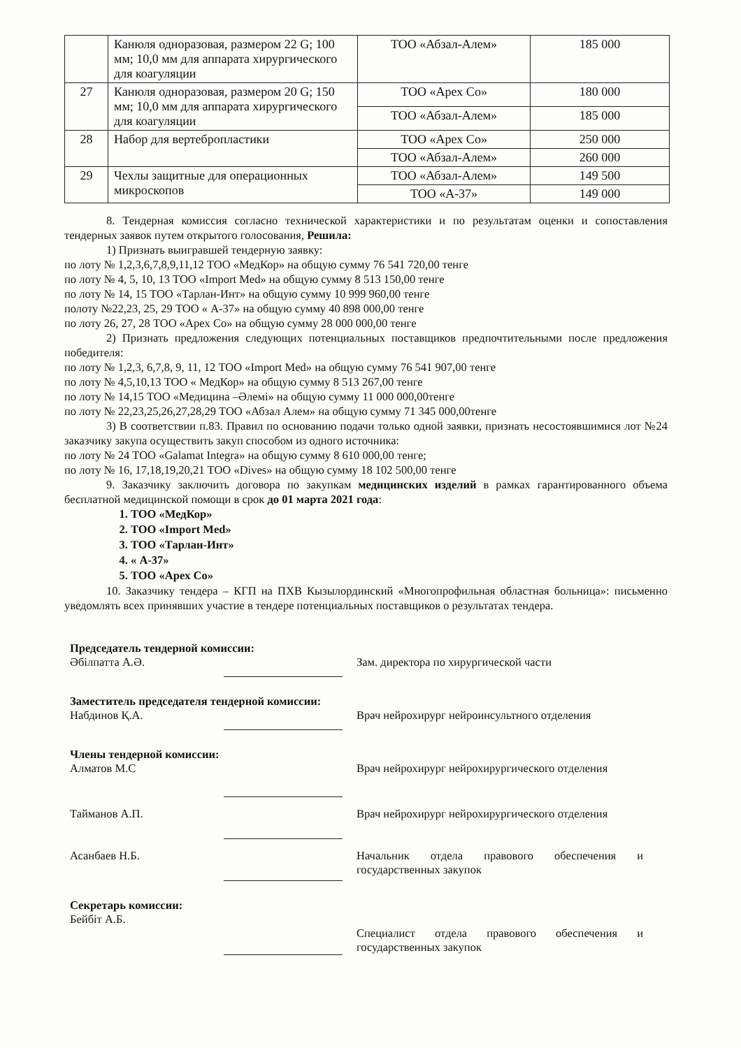| | Канюля одноразовая, размером 22 G; 100 мм; 10,0 мм для аппарата хирургического для коагуляции | ТОО «Абзал-Алем» | 185 000 |
| 27 | Канюля одноразовая, размером 20 G; 150 мм; 10,0 мм для аппарата хирургического для коагуляции | ТОО «Apex Co» | 180 000 |
| | | ТОО «Абзал-Алем» | 185 000 |
| 28 | Набор для вертебропластики | ТОО «Apex Co» | 250 000 |
| | | ТОО «Абзал-Алем» | 260 000 |
| 29 | Чехлы защитные для операционных микроскопов | ТОО «Абзал-Алем» | 149 500 |
| | | ТОО «А-37» | 149 000 |
8. Тендерная комиссия согласно технической характеристики и по результатам оценки и сопоставления тендерных заявок путем открытого голосования, Решила:
1) Признать выигравшей тендерную заявку:
по лоту № 1,2,3,6,7,8,9,11,12 ТОО «МедКор» на общую сумму 76 541 720,00 тенге
по лоту № 4, 5, 10, 13 ТОО «Import Med» на общую сумму 8 513 150,00 тенге
по лоту № 14, 15 ТОО «Тарлан-Инт» на общую сумму 10 999 960,00 тенге
полоту №22,23, 25, 29 ТОО « А-37» на общую сумму 40 898 000,00 тенге
по лоту 26, 27, 28 ТОО «Apex Co» на общую сумму 28 000 000,00 тенге
2) Признать предложения следующих потенциальных поставщиков предпочтительными после предложения победителя:
по лоту № 1,2,3, 6,7,8, 9, 11, 12 ТОО «Import Med» на общую сумму 76 541 907,00 тенге
по лоту № 4,5,10,13 ТОО « МедКор» на общую сумму 8 513 267,00 тенге
по лоту № 14,15 ТОО «Медицина –Әлемі» на общую сумму 11 000 000,00тенге
по лоту № 22,23,25,26,27,28,29 ТОО «Абзал Алем» на общую сумму 71 345 000,00тенге
3) В соответствии п.83. Правил по основанию подачи только одной заявки, признать несостоявшимися лот №24 заказчику закупа осуществить закуп способом из одного источника:
по лоту № 24 ТОО «Galamat Integra» на общую сумму 8 610 000,00 тенге;
по лоту № 16, 17,18,19,20,21 ТОО «Dives» на общую сумму 18 102 500,00 тенге
9. Заказчику заключить договора по закупкам медицинских изделий в рамках гарантированного объема бесплатной медицинской помощи в срок до 01 марта 2021 года:
1. ТОО «МедКор»
2. ТОО «Import Med»
3. ТОО «Тарлан-Инт»
4. « А-37»
5. ТОО «Apex Co»
10. Заказчику тендера – КГП на ПХВ Кызылординский «Многопрофильная областная больница»: письменно уведомлять всех принявших участие в тендере потенциальных поставщиков о результатах тендера.
Председатель тендерной комиссии:
Әбілпатта А.Ә. Зам. директора по хирургической части
Заместитель председателя тендерной комиссии:
Набдинов Қ.А. Врач нейрохирург нейроинсультного отделения
Члены тендерной комиссии:
Алматов М.С Врач нейрохирург нейрохирургического отделения
Тайманов А.П. Врач нейрохирург нейрохирургического отделения
Асанбаев Н.Б. Начальник отдела правового обеспечения и государственных закупок
Секретарь комиссии:
Бейбіт А.Б.
Специалист отдела правового обеспечения и государственных закупок